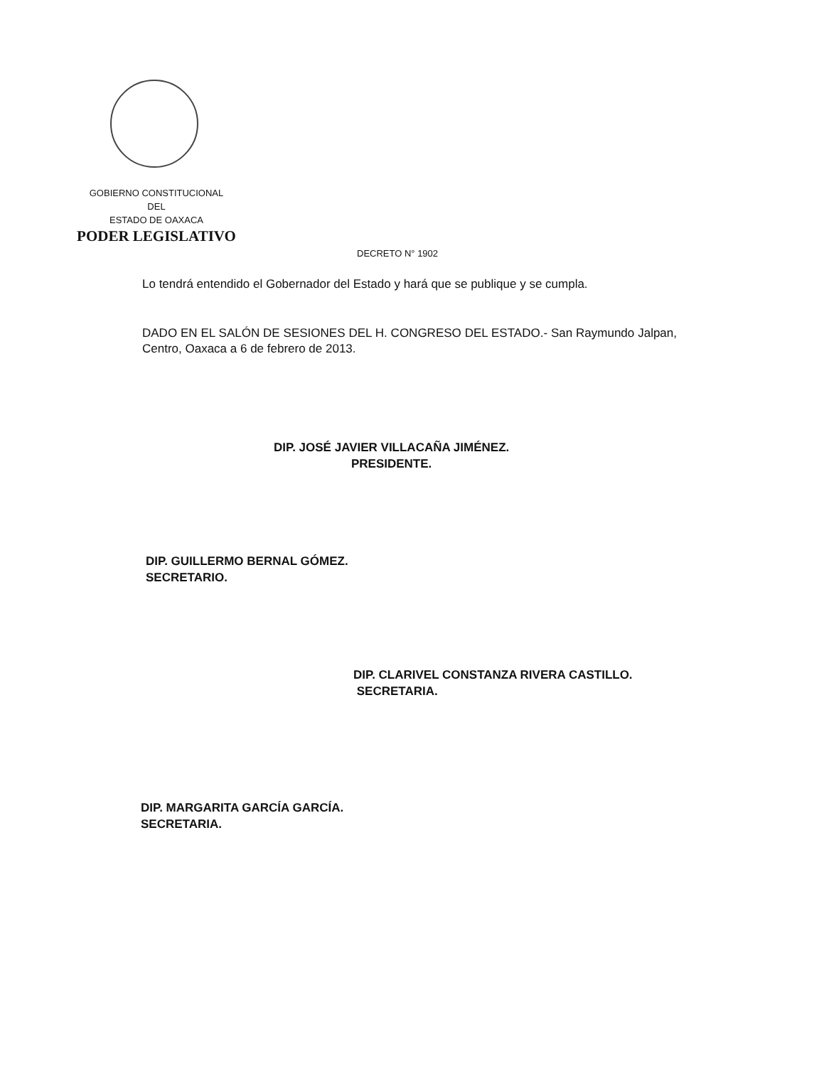GOBIERNO CONSTITUCIONAL
DEL
ESTADO DE OAXACA
PODER LEGISLATIVO
DECRETO N° 1902
Lo tendrá entendido el Gobernador del Estado y hará que se publique y se cumpla.
DADO EN EL SALÓN DE SESIONES DEL H. CONGRESO DEL ESTADO.- San Raymundo Jalpan, Centro, Oaxaca a 6 de febrero de 2013.
DIP. JOSÉ JAVIER VILLACAÑA JIMÉNEZ.
PRESIDENTE.
DIP. GUILLERMO BERNAL GÓMEZ.
SECRETARIO.
DIP. CLARIVEL CONSTANZA RIVERA CASTILLO.
SECRETARIA.
DIP. MARGARITA GARCÍA GARCÍA.
SECRETARIA.